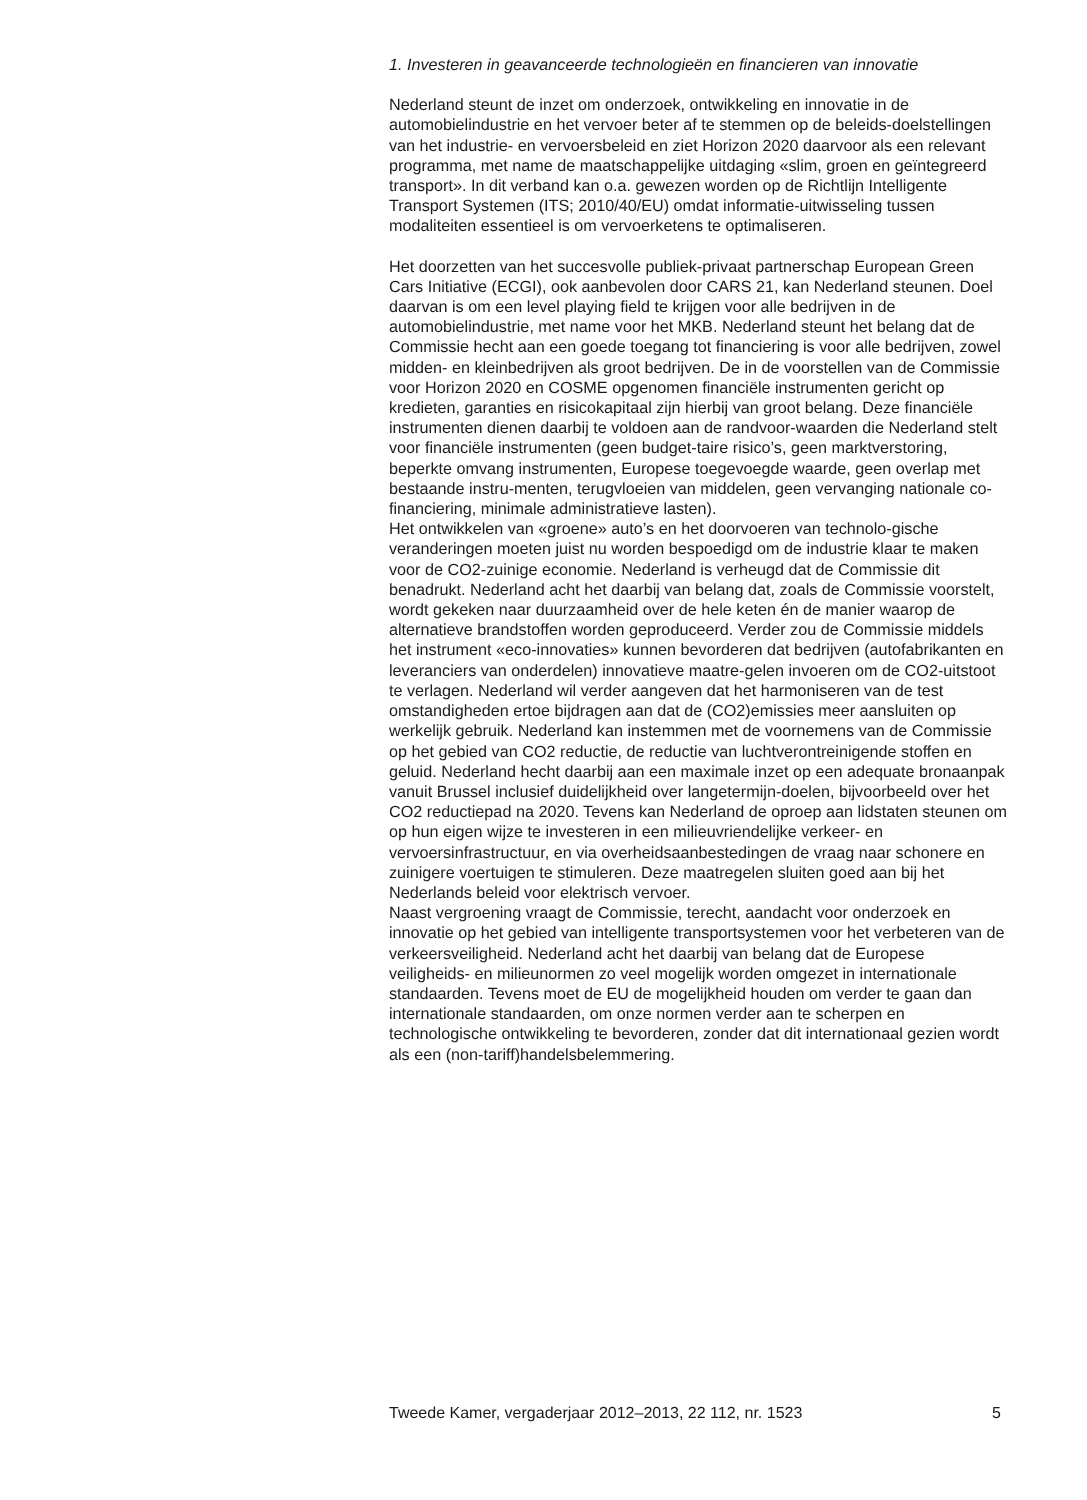1. Investeren in geavanceerde technologieën en financieren van innovatie
Nederland steunt de inzet om onderzoek, ontwikkeling en innovatie in de automobielindustrie en het vervoer beter af te stemmen op de beleids-doelstellingen van het industrie- en vervoersbeleid en ziet Horizon 2020 daarvoor als een relevant programma, met name de maatschappelijke uitdaging «slim, groen en geïntegreerd transport». In dit verband kan o.a. gewezen worden op de Richtlijn Intelligente Transport Systemen (ITS; 2010/40/EU) omdat informatie-uitwisseling tussen modaliteiten essentieel is om vervoerketens te optimaliseren.
Het doorzetten van het succesvolle publiek-privaat partnerschap European Green Cars Initiative (ECGI), ook aanbevolen door CARS 21, kan Nederland steunen. Doel daarvan is om een level playing field te krijgen voor alle bedrijven in de automobielindustrie, met name voor het MKB. Nederland steunt het belang dat de Commissie hecht aan een goede toegang tot financiering is voor alle bedrijven, zowel midden- en kleinbedrijven als groot bedrijven. De in de voorstellen van de Commissie voor Horizon 2020 en COSME opgenomen financiële instrumenten gericht op kredieten, garanties en risicokapitaal zijn hierbij van groot belang. Deze financiële instrumenten dienen daarbij te voldoen aan de randvoor-waarden die Nederland stelt voor financiële instrumenten (geen budget-taire risico’s, geen marktverstoring, beperkte omvang instrumenten, Europese toegevoegde waarde, geen overlap met bestaande instru-menten, terugvloeien van middelen, geen vervanging nationale co-financiering, minimale administratieve lasten).
Het ontwikkelen van «groene» auto’s en het doorvoeren van technolo-gische veranderingen moeten juist nu worden bespoedigd om de industrie klaar te maken voor de CO2-zuinige economie. Nederland is verheugd dat de Commissie dit benadrukt. Nederland acht het daarbij van belang dat, zoals de Commissie voorstelt, wordt gekeken naar duurzaamheid over de hele keten én de manier waarop de alternatieve brandstoffen worden geproduceerd. Verder zou de Commissie middels het instrument «eco-innovaties» kunnen bevorderen dat bedrijven (autofabrikanten en leveranciers van onderdelen) innovatieve maatre-gelen invoeren om de CO2-uitstoot te verlagen. Nederland wil verder aangeven dat het harmoniseren van de test omstandigheden ertoe bijdragen aan dat de (CO2)emissies meer aansluiten op werkelijk gebruik. Nederland kan instemmen met de voornemens van de Commissie op het gebied van CO2 reductie, de reductie van luchtverontreinigende stoffen en geluid. Nederland hecht daarbij aan een maximale inzet op een adequate bronaanpak vanuit Brussel inclusief duidelijkheid over langetermijn-doelen, bijvoorbeeld over het CO2 reductiepad na 2020. Tevens kan Nederland de oproep aan lidstaten steunen om op hun eigen wijze te investeren in een milieuvriendelijke verkeer- en vervoersinfrastructuur, en via overheidsaanbestedingen de vraag naar schonere en zuinigere voertuigen te stimuleren. Deze maatregelen sluiten goed aan bij het Nederlands beleid voor elektrisch vervoer.
Naast vergroening vraagt de Commissie, terecht, aandacht voor onderzoek en innovatie op het gebied van intelligente transportsystemen voor het verbeteren van de verkeersveiligheid. Nederland acht het daarbij van belang dat de Europese veiligheids- en milieunormen zo veel mogelijk worden omgezet in internationale standaarden. Tevens moet de EU de mogelijkheid houden om verder te gaan dan internationale standaarden, om onze normen verder aan te scherpen en technologische ontwikkeling te bevorderen, zonder dat dit internationaal gezien wordt als een (non-tariff)handelsbelemmering.
Tweede Kamer, vergaderjaar 2012–2013, 22 112, nr. 1523 5